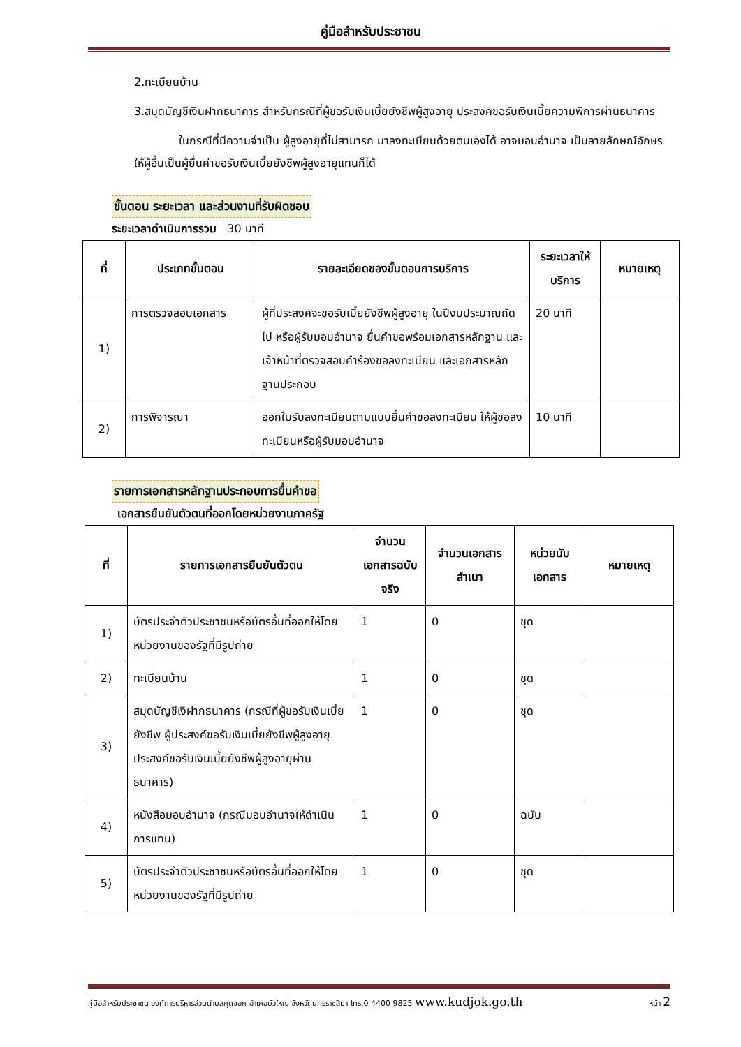คู่มือสำหรับประชาชน
2.ทะเบียนบ้าน
3.สมุดบัญชีเงินฝากธนาคาร สำหรับกรณีที่ผู้ขอรับเงินเบี้ยยังชีพผู้สูงอายุ ประสงค์ขอรับเงินเบี้ยความพิการผ่านธนาคาร
ในกรณีที่มีความจำเป็น ผู้สูงอายุที่ไม่สามารถ มาลงทะเบียนด้วยตนเองได้ อาจมอบอำนาจ เป็นลายลักษณ์อักษร ให้ผู้อื่นเป็นผู้ยื่นคำขอรับเงินเบี้ยยังชีพผู้สูงอายุแทนก็ได้
ขั้นตอน ระยะเวลา และส่วนงานที่รับผิดชอบ
ระยะเวลาดำเนินการรวม 30 นาที
| ที่ | ประเภทขั้นตอน | รายละเอียดของขั้นตอนการบริการ | ระยะเวลาให้บริการ | หมายเหตุ |
| --- | --- | --- | --- | --- |
| 1) | การตรวจสอบเอกสาร | ผู้ที่ประสงค์จะขอรับเบี้ยยังชีพผู้สูงอายุ ในปีงบประมาณถัดไป หรือผู้รับมอบอำนาจ ยื่นคำขอพร้อมเอกสารหลักฐาน และเจ้าหน้าที่ตรวจสอบคำร้องขอลงทะเบียน และเอกสารหลักฐานประกอบ | 20 นาที | |
| 2) | การพิจารณา | ออกใบรับลงทะเบียนตามแบบยื่นคำขอลงทะเบียน ให้ผู้ขอลงทะเบียนหรือผู้รับมอบอำนาจ | 10 นาที | |
รายการเอกสารหลักฐานประกอบการยื่นคำขอ
เอกสารยืนยันตัวตนที่ออกโดยหน่วยงานภาครัฐ
| ที่ | รายการเอกสารยืนยันตัวตน | จำนวนเอกสารฉบับจริง | จำนวนเอกสารสำเนา | หน่วยนับเอกสาร | หมายเหตุ |
| --- | --- | --- | --- | --- | --- |
| 1) | บัตรประจำตัวประชาชนหรือบัตรอื่นที่ออกให้โดยหน่วยงานของรัฐที่มีรูปถ่าย | 1 | 0 | ชุด | |
| 2) | ทะเบียนบ้าน | 1 | 0 | ชุด | |
| 3) | สมุดบัญชีเงิฝากธนาคาร (กรณีที่ผู้ขอรับเงินเบี้ยยังชีพ ผู้ประสงค์ขอรับเงินเบี้ยยังชีพผู้สูงอายุประสงค์ขอรับเงินเบี้ยยังชีพผู้สูงอายุผ่านธนาคาร) | 1 | 0 | ชุด | |
| 4) | หนังสือมอบอำนาจ (กรณีมอบอำนาจให้ดำเนินการแทน) | 1 | 0 | ฉบับ | |
| 5) | บัตรประจำตัวประชาชนหรือบัตรอื่นที่ออกให้โดยหน่วยงานของรัฐที่มีรูปถ่าย | 1 | 0 | ชุด | |
คู่มือสำหรับประชาชน องค์การบริหารส่วนตำบลกุดจอก อำเภอบัวใหญ่ จังหวัดนครราชสีมา โทร.0 4400 9825 www.kudjok.go.th หน้า 2